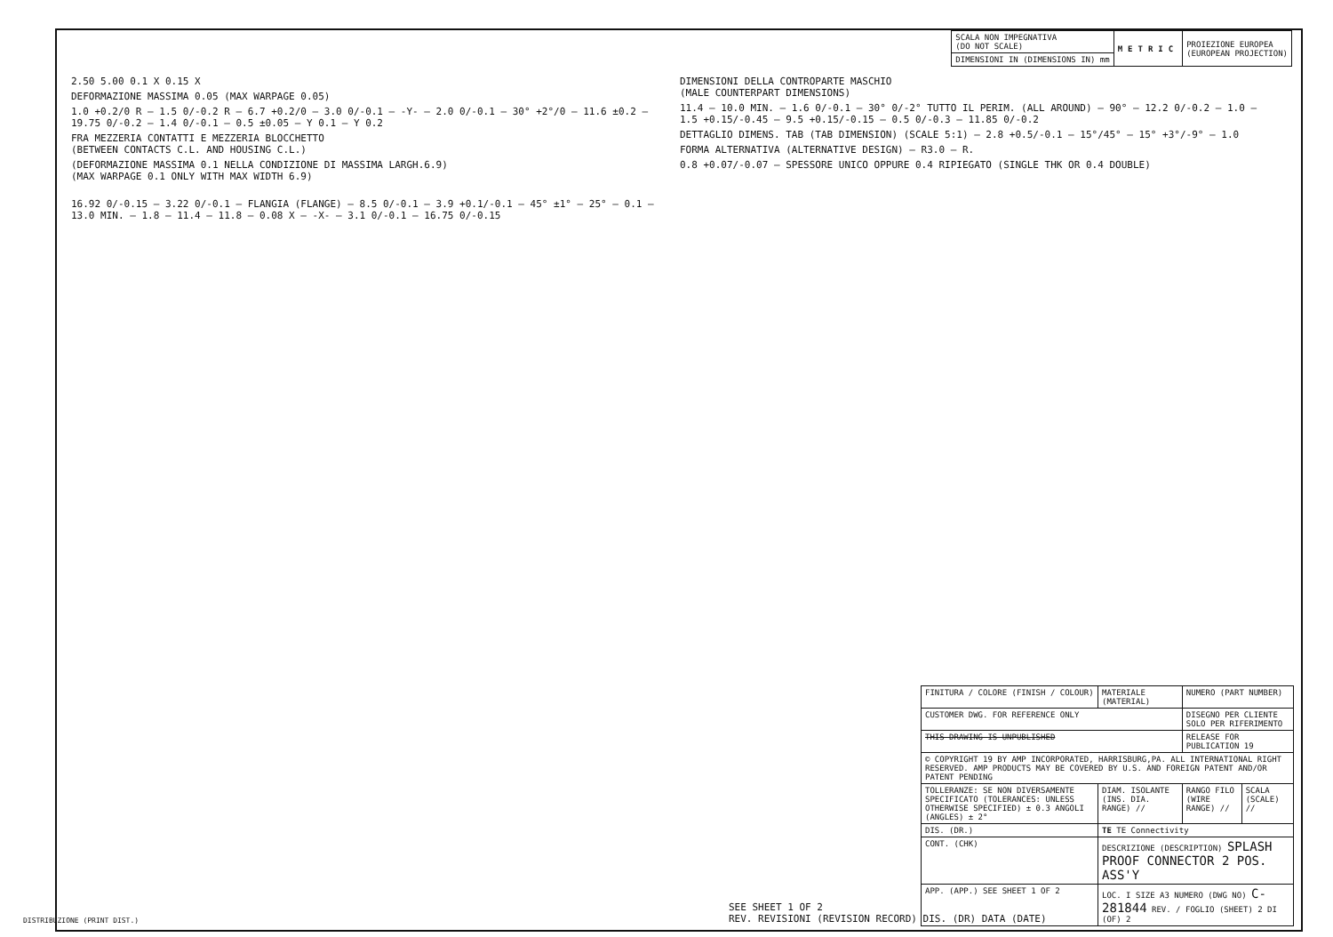| SCALA NON IMPEGNATIVA (DO NOT SCALE) | METRIC | PROIEZIONE EUROPEA (EUROPEAN PROJECTION) |
| DIMENSIONI IN (DIMENSIONS IN) mm | | |
2.50 5.00 0.1 X 0.15 X
DEFORMAZIONE MASSIMA 0.05 (MAX WARPAGE 0.05)
1.0 +0.2/0 R — 1.5 0/-0.2 R — 6.7 +0.2/0 — 3.0 0/-0.1 — -Y- — 2.0 0/-0.1 — 30° +2°/0 — 11.6 ±0.2 — 19.75 0/-0.2 — 1.4 0/-0.1 — 0.5 ±0.05 — Y 0.1 — Y 0.2
FRA MEZZERIA CONTATTI E MEZZERIA BLOCCHETTO
(BETWEEN CONTACTS C.L. AND HOUSING C.L.)
(DEFORMAZIONE MASSIMA 0.1 NELLA CONDIZIONE DI MASSIMA LARGH.6.9)
(MAX WARPAGE 0.1 ONLY WITH MAX WIDTH 6.9)
DIMENSIONI DELLA CONTROPARTE MASCHIO
(MALE COUNTERPART DIMENSIONS)
11.4 — 10.0 MIN. — 1.6 0/-0.1 — 30° 0/-2° TUTTO IL PERIM. (ALL AROUND) — 90° — 12.2 0/-0.2 — 1.0 — 1.5 +0.15/-0.45 — 9.5 +0.15/-0.15 — 0.5 0/-0.3 — 11.85 0/-0.2
DETTAGLIO DIMENS. TAB (TAB DIMENSION) (SCALE 5:1) — 2.8 +0.5/-0.1 — 15°/45° — 15° +3°/-9° — 1.0
FORMA ALTERNATIVA (ALTERNATIVE DESIGN) — R3.0 — R.
0.8 +0.07/-0.07 — SPESSORE UNICO OPPURE 0.4 RIPIEGATO (SINGLE THK OR 0.4 DOUBLE)
16.92 0/-0.15 — 3.22 0/-0.1 — FLANGIA (FLANGE) — 8.5 0/-0.1 — 3.9 +0.1/-0.1 — 45° ±1° — 25° — 0.1 — 13.0 MIN. — 1.8 — 11.4 — 11.8 — 0.08 X — -X- — 3.1 0/-0.1 — 16.75 0/-0.15
| FINITURA / COLORE (FINISH / COLOUR) | MATERIALE (MATERIAL) | NUMERO (PART NUMBER) | |
| CUSTOMER DWG. FOR REFERENCE ONLY | | DISEGNO PER CLIENTE SOLO PER RIFERIMENTO | |
| THIS DRAWING IS UNPUBLISHED | | RELEASE FOR PUBLICATION 19 | |
| © COPYRIGHT 19 BY AMP INCORPORATED, HARRISBURG,PA. ALL INTERNATIONAL RIGHT RESERVED. AMP PRODUCTS MAY BE COVERED BY U.S. AND FOREIGN PATENT AND/OR PATENT PENDING | | | |
| TOLLERANZE: SE NON DIVERSAMENTE SPECIFICATO (TOLERANCES: UNLESS OTHERWISE SPECIFIED) ± 0.3 ANGOLI (ANGLES) ± 2° | DIAM. ISOLANTE (INS. DIA. RANGE) // | RANGO FILO (WIRE RANGE) // | SCALA (SCALE) // |
| DIS. (DR.) | TE TE Connectivity | | |
| CONT. (CHK) | DESCRIZIONE (DESCRIPTION) SPLASH PROOF CONNECTOR 2 POS. ASS'Y | | |
| APP. (APP.) SEE SHEET 1 OF 2 | LOC. I SIZE A3 NUMERO (DWG NO) C-281844 REV. / FOGLIO (SHEET) 2 DI (OF) 2 | | |
SEE SHEET 1 OF 2
REV. REVISIONI (REVISION RECORD) DIS. (DR) DATA (DATE)
DISTRIBUZIONE (PRINT DIST.)